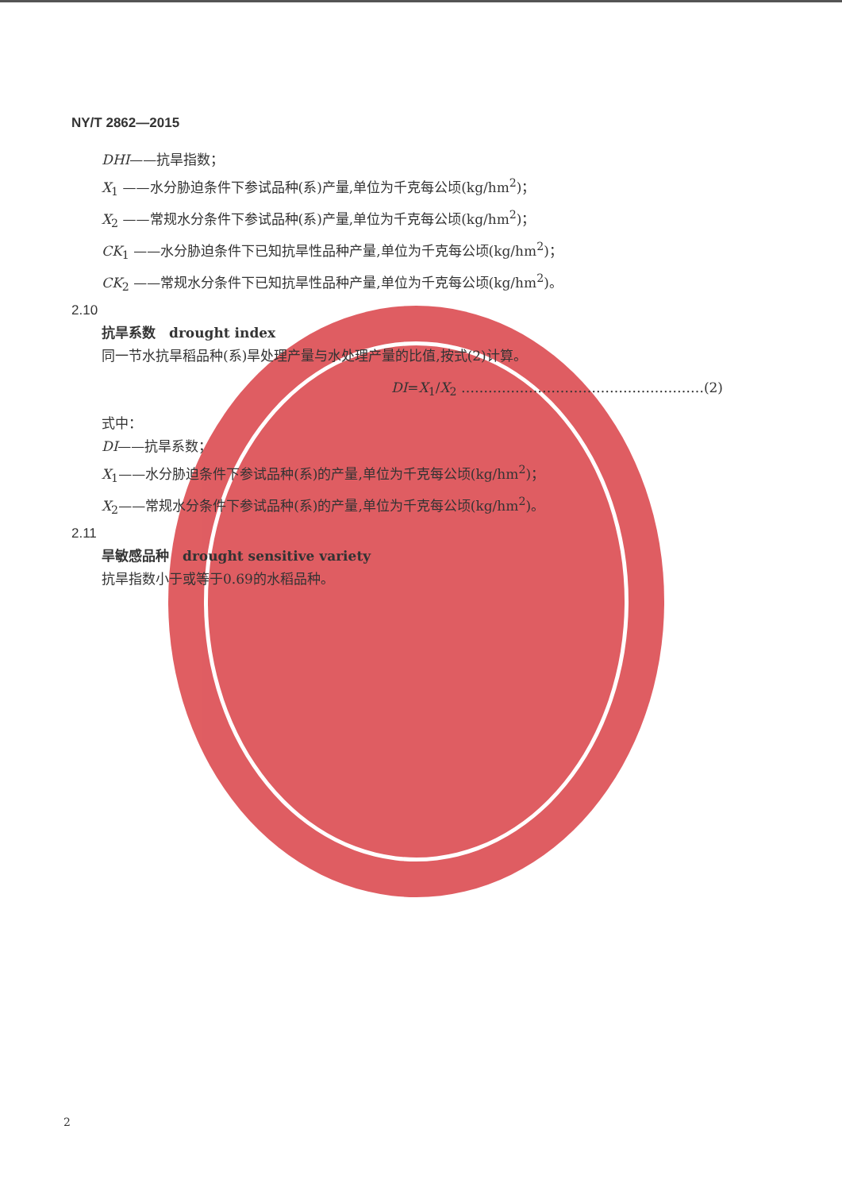NY/T 2862—2015
DHI——抗旱指数；
X<sub>1</sub> ——水分胁迫条件下参试品种(系)产量,单位为千克每公顷(kg/hm<sup>2</sup>)；
X<sub>2</sub> ——常规水分条件下参试品种(系)产量,单位为千克每公顷(kg/hm<sup>2</sup>)；
CK<sub>1</sub> ——水分胁迫条件下已知抗旱性品种产量,单位为千克每公顷(kg/hm<sup>2</sup>)；
CK<sub>2</sub> ——常规水分条件下已知抗旱性品种产量,单位为千克每公顷(kg/hm<sup>2</sup>)。
2.10
抗旱系数　drought index
同一节水抗旱稻品种(系)旱处理产量与水处理产量的比值,按式(2)计算。
DI=X<sub>1</sub>/X<sub>2</sub> ………………………………………………(2)
式中：
DI——抗旱系数；
X<sub>1</sub>——水分胁迫条件下参试品种(系)的产量,单位为千克每公顷(kg/hm<sup>2</sup>)；
X<sub>2</sub>——常规水分条件下参试品种(系)的产量,单位为千克每公顷(kg/hm<sup>2</sup>)。
2.11
旱敏感品种　drought sensitive variety
抗旱指数小于或等于0.69的水稻品种。
2